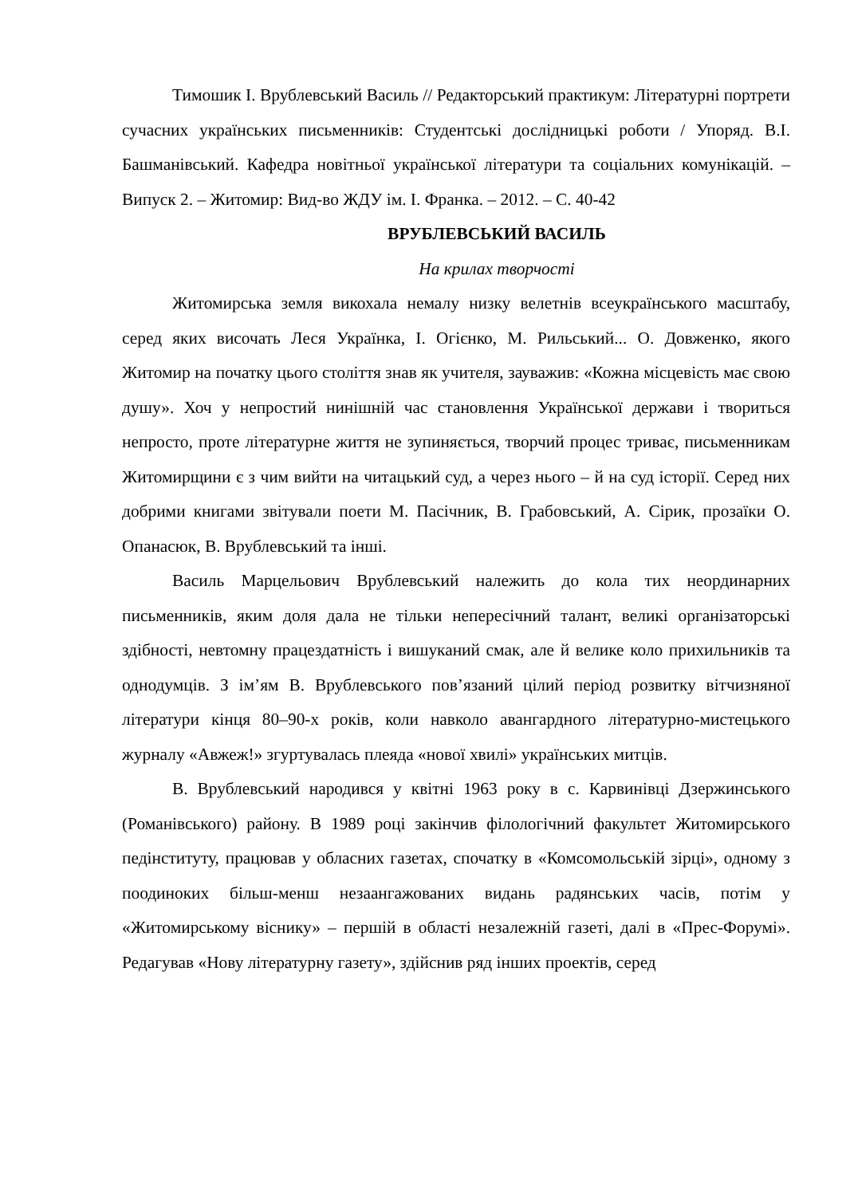Тимошик І. Врублевський Василь // Редакторський практикум: Літературні портрети сучасних українських письменників: Студентські дослідницькі роботи / Упоряд. В.І. Башманівський. Кафедра новітньої української літератури та соціальних комунікацій. – Випуск 2. – Житомир: Вид-во ЖДУ ім. І. Франка. – 2012. – С. 40-42
ВРУБЛЕВСЬКИЙ ВАСИЛЬ
На крилах творчості
Житомирська земля викохала немалу низку велетнів всеукраїнського масштабу, серед яких височать Леся Українка, І. Огієнко, М. Рильський... О. Довженко, якого Житомир на початку цього століття знав як учителя, зауважив: «Кожна місцевість має свою душу». Хоч у непростий нинішній час становлення Української держави і твориться непросто, проте літературне життя не зупиняється, творчий процес триває, письменникам Житомирщини є з чим вийти на читацький суд, а через нього – й на суд історії. Серед них добрими книгами звітували поети М. Пасічник, В. Грабовський, А. Сірик, прозаїки О. Опанасюк, В. Врублевський та інші.
Василь Марцельович Врублевський належить до кола тих неординарних письменників, яким доля дала не тільки непересічний талант, великі організаторські здібності, невтомну працездатність і вишуканий смак, але й велике коло прихильників та однодумців. З ім’ям В. Врублевського пов’язаний цілий період розвитку вітчизняної літератури кінця 80–90-х років, коли навколо авангардного літературно-мистецького журналу «Авжеж!» згуртувалась плеяда «нової хвилі» українських митців.
В. Врублевський народився у квітні 1963 року в с. Карвинівці Дзержинського (Романівського) району. В 1989 році закінчив філологічний факультет Житомирського педінституту, працював у обласних газетах, спочатку в «Комсомольській зірці», одному з поодиноких більш-менш незаангажованих видань радянських часів, потім у «Житомирському віснику» – першій в області незалежній газеті, далі в «Прес-Форумі». Редагував «Нову літературну газету», здійснив ряд інших проектів, серед